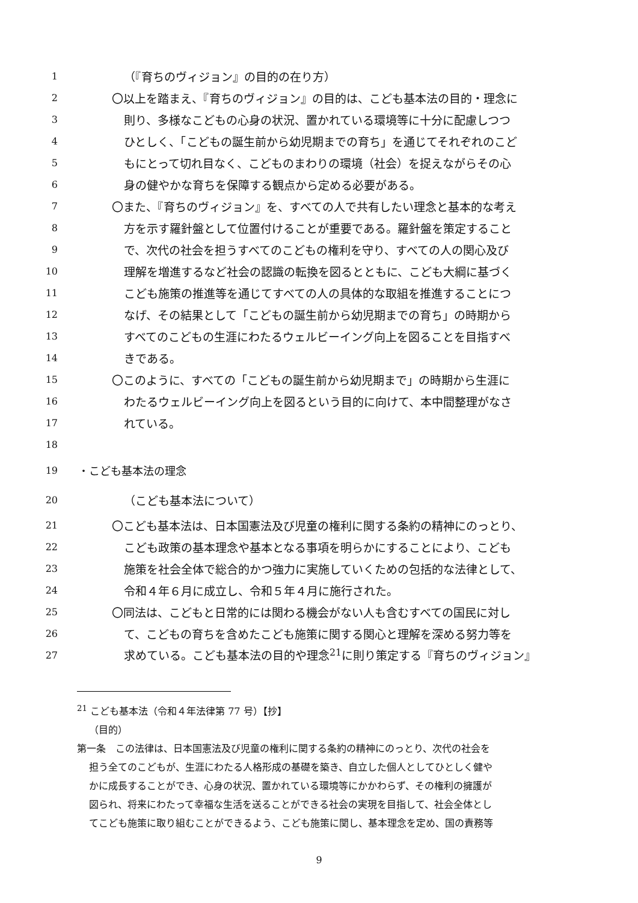1 （『育ちのヴィジョン』の目的の在り方）
2 〇以上を踏まえ、『育ちのヴィジョン』の目的は、こども基本法の目的・理念に
3 則り、多様なこどもの心身の状況、置かれている環境等に十分に配慮しつつ
4 ひとしく、「こどもの誕生前から幼児期までの育ち」を通じてそれぞれのこど
5 もにとって切れ目なく、こどものまわりの環境（社会）を捉えながらその心
6 身の健やかな育ちを保障する観点から定める必要がある。
7 〇また、『育ちのヴィジョン』を、すべての人で共有したい理念と基本的な考え
8 方を示す羅針盤として位置付けることが重要である。羅針盤を策定すること
9 で、次代の社会を担うすべてのこどもの権利を守り、すべての人の関心及び
10 理解を増進するなど社会の認識の転換を図るとともに、こども大綱に基づく
11 こども施策の推進等を通じてすべての人の具体的な取組を推進することにつ
12 なげ、その結果として「こどもの誕生前から幼児期までの育ち」の時期から
13 すべてのこどもの生涯にわたるウェルビーイング向上を図ることを目指すべ
14 きである。
15 〇このように、すべての「こどもの誕生前から幼児期まで」の時期から生涯に
16 わたるウェルビーイング向上を図るという目的に向けて、本中間整理がなさ
17 れている。
18
19 ・こども基本法の理念
20 （こども基本法について）
21 〇こども基本法は、日本国憲法及び児童の権利に関する条約の精神にのっとり、
22 こども政策の基本理念や基本となる事項を明らかにすることにより、こども
23 施策を社会全体で総合的かつ強力に実施していくための包括的な法律として、
24 令和４年６月に成立し、令和５年４月に施行された。
25 〇同法は、こどもと日常的には関わる機会がない人も含むすべての国民に対し
26 て、こどもの育ちを含めたこども施策に関する関心と理解を深める努力等を
27 求めている。こども基本法の目的や理念<sup>21</sup>に則り策定する『育ちのヴィジョン』
<sup>21</sup> こども基本法（令和４年法律第 77 号）【抄】
（目的）
第一条　この法律は、日本国憲法及び児童の権利に関する条約の精神にのっとり、次代の社会を
担う全てのこどもが、生涯にわたる人格形成の基礎を築き、自立した個人としてひとしく健や
かに成長することができ、心身の状況、置かれている環境等にかかわらず、その権利の擁護が
図られ、将来にわたって幸福な生活を送ることができる社会の実現を目指して、社会全体とし
てこども施策に取り組むことができるよう、こども施策に関し、基本理念を定め、国の責務等
9